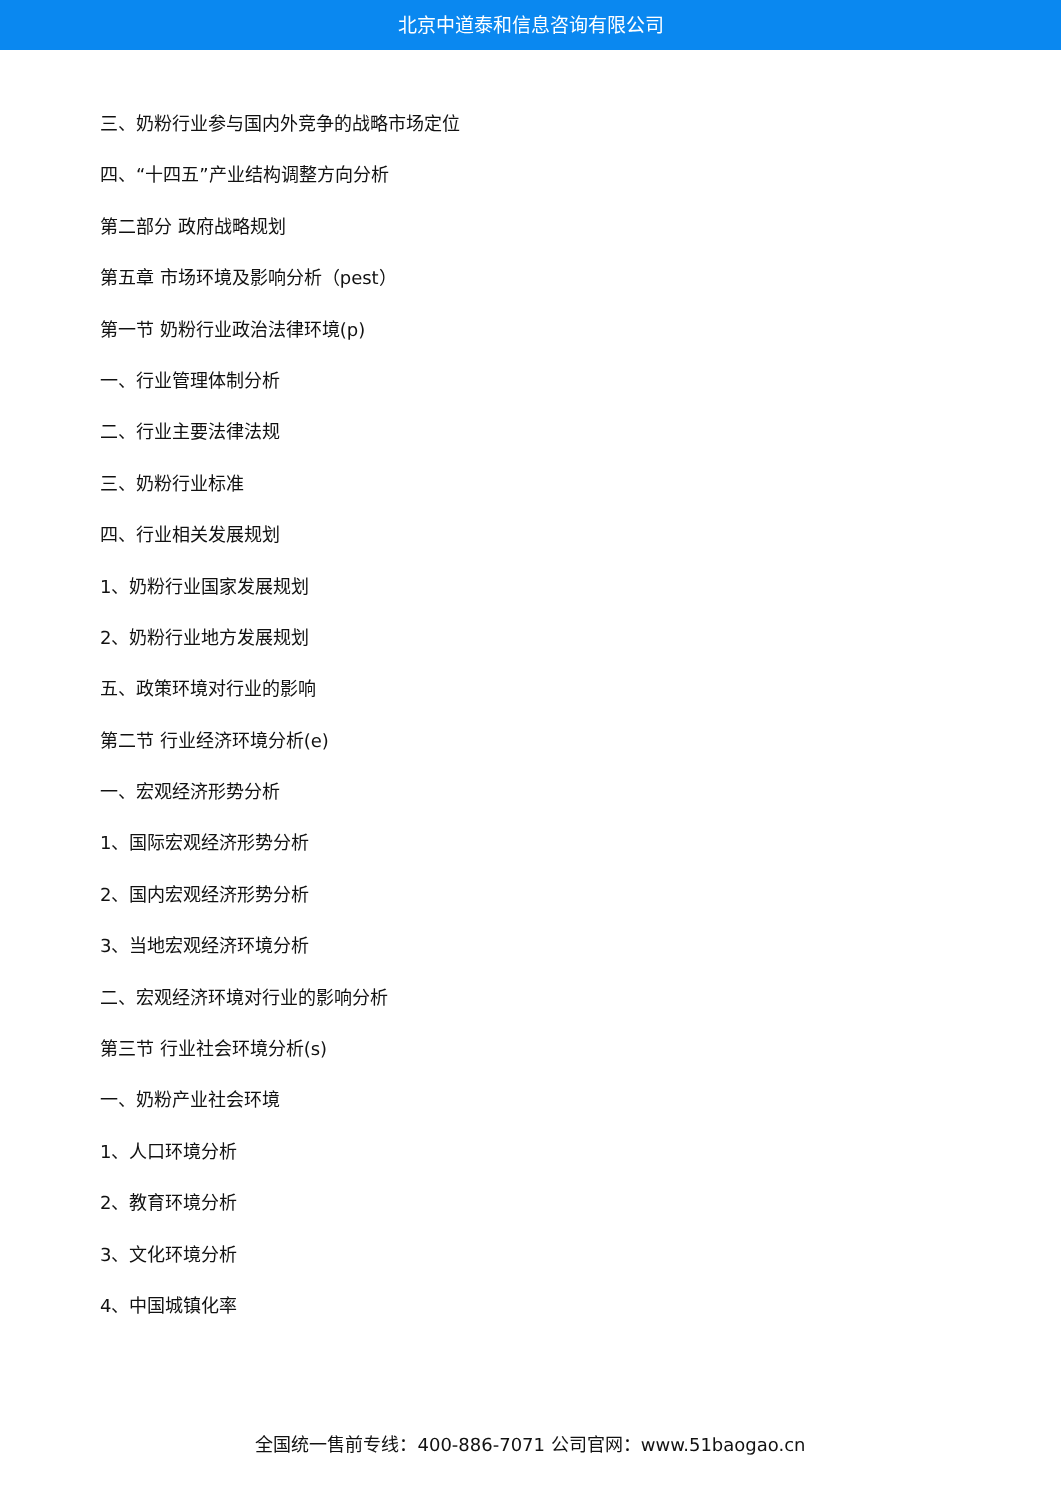北京中道泰和信息咨询有限公司
三、奶粉行业参与国内外竞争的战略市场定位
四、“十四五”产业结构调整方向分析
第二部分 政府战略规划
第五章 市场环境及影响分析（pest）
第一节 奶粉行业政治法律环境(p)
一、行业管理体制分析
二、行业主要法律法规
三、奶粉行业标准
四、行业相关发展规划
1、奶粉行业国家发展规划
2、奶粉行业地方发展规划
五、政策环境对行业的影响
第二节 行业经济环境分析(e)
一、宏观经济形势分析
1、国际宏观经济形势分析
2、国内宏观经济形势分析
3、当地宏观经济环境分析
二、宏观经济环境对行业的影响分析
第三节 行业社会环境分析(s)
一、奶粉产业社会环境
1、人口环境分析
2、教育环境分析
3、文化环境分析
4、中国城镇化率
全国统一售前专线：400-886-7071 公司官网：www.51baogao.cn